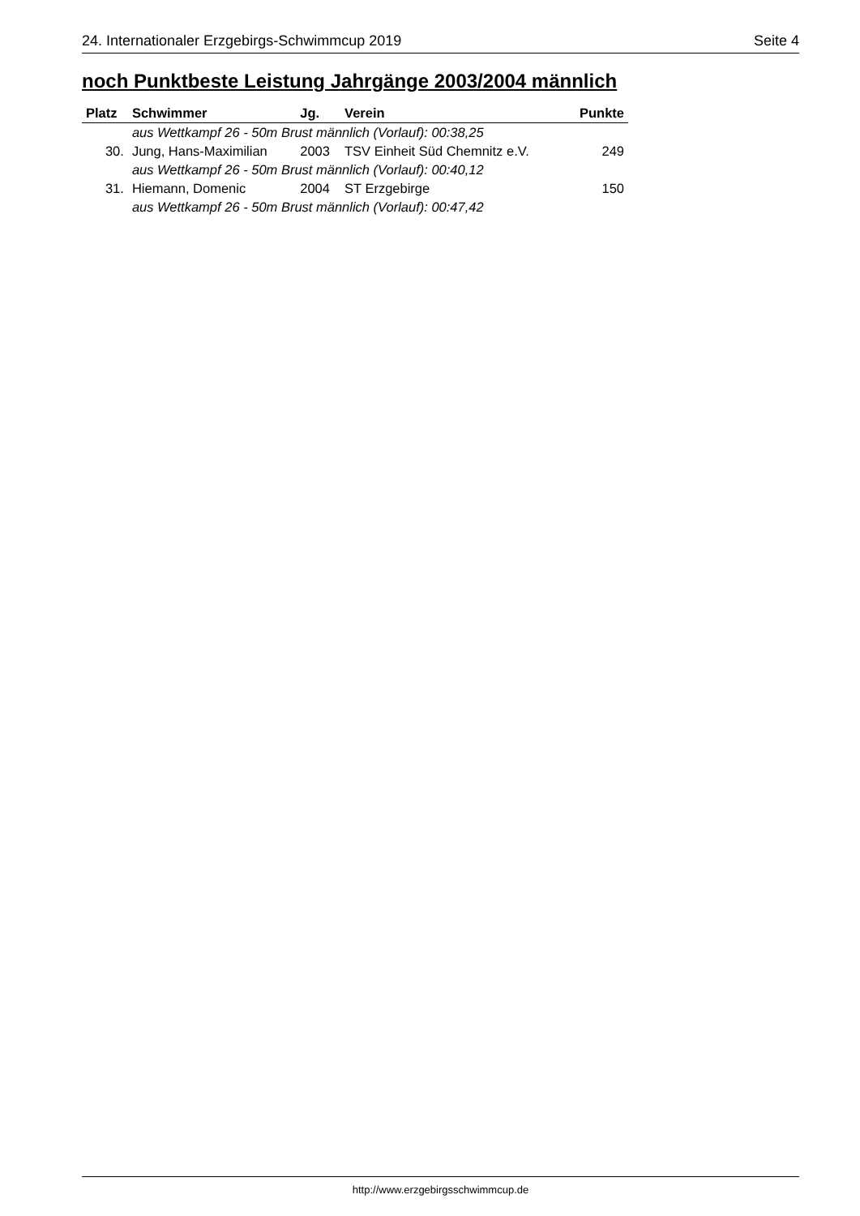24. Internationaler Erzgebirgs-Schwimmcup 2019 Seite 4
noch Punktbeste Leistung Jahrgänge 2003/2004 männlich
| Platz | Schwimmer | Jg. | Verein | Punkte |
| --- | --- | --- | --- | --- |
| | aus Wettkampf 26 - 50m Brust männlich (Vorlauf): 00:38,25 | | | |
| 30. | Jung, Hans-Maximilian | 2003 | TSV Einheit Süd Chemnitz e.V. | 249 |
| | aus Wettkampf 26 - 50m Brust männlich (Vorlauf): 00:40,12 | | | |
| 31. | Hiemann, Domenic | 2004 | ST Erzgebirge | 150 |
| | aus Wettkampf 26 - 50m Brust männlich (Vorlauf): 00:47,42 | | | |
http://www.erzgebirgsschwimmcup.de